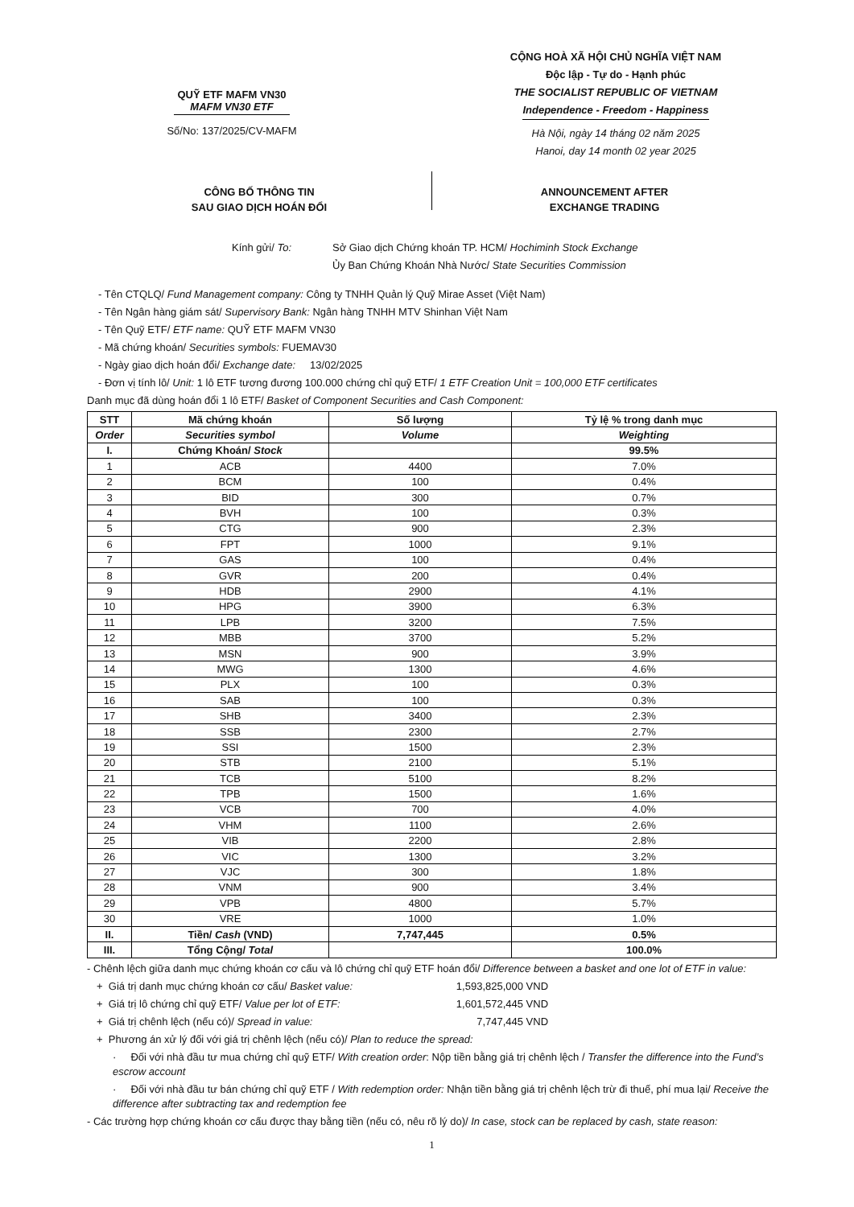QUỸ ETF MAFM VN30
MAFM VN30 ETF
Số/No: 137/2025/CV-MAFM
CỘNG HOÀ XÃ HỘI CHỦ NGHĨA VIỆT NAM
Độc lập - Tự do - Hạnh phúc
THE SOCIALIST REPUBLIC OF VIETNAM
Independence - Freedom - Happiness
Hà Nội, ngày 14 tháng 02 năm 2025
Hanoi, day 14 month 02 year 2025
CÔNG BỐ THÔNG TIN
SAU GIAO DỊCH HOÁN ĐỔI
ANNOUNCEMENT AFTER
EXCHANGE TRADING
Kính gửi/ To: Sở Giao dịch Chứng khoán TP. HCM/ Hochiminh Stock Exchange
Ủy Ban Chứng Khoán Nhà Nước/ State Securities Commission
- Tên CTQLQ/ Fund Management company: Công ty TNHH Quản lý Quỹ Mirae Asset (Việt Nam)
- Tên Ngân hàng giám sát/ Supervisory Bank: Ngân hàng TNHH MTV Shinhan Việt Nam
- Tên Quỹ ETF/ ETF name: QUỸ ETF MAFM VN30
- Mã chứng khoán/ Securities symbols: FUEMAV30
- Ngày giao dịch hoán đổi/ Exchange date: 13/02/2025
- Đơn vị tính lô/ Unit: 1 lô ETF tương đương 100.000 chứng chỉ quỹ ETF/ 1 ETF Creation Unit = 100,000 ETF certificates
Danh mục đã dùng hoán đổi 1 lô ETF/ Basket of Component Securities and Cash Component:
| STT | Mã chứng khoán | Số lượng | Tỷ lệ % trong danh mục |
| --- | --- | --- | --- |
| Order | Securities symbol | Volume | Weighting |
| I. | Chứng Khoán/ Stock | | 99.5% |
| 1 | ACB | 4400 | 7.0% |
| 2 | BCM | 100 | 0.4% |
| 3 | BID | 300 | 0.7% |
| 4 | BVH | 100 | 0.3% |
| 5 | CTG | 900 | 2.3% |
| 6 | FPT | 1000 | 9.1% |
| 7 | GAS | 100 | 0.4% |
| 8 | GVR | 200 | 0.4% |
| 9 | HDB | 2900 | 4.1% |
| 10 | HPG | 3900 | 6.3% |
| 11 | LPB | 3200 | 7.5% |
| 12 | MBB | 3700 | 5.2% |
| 13 | MSN | 900 | 3.9% |
| 14 | MWG | 1300 | 4.6% |
| 15 | PLX | 100 | 0.3% |
| 16 | SAB | 100 | 0.3% |
| 17 | SHB | 3400 | 2.3% |
| 18 | SSB | 2300 | 2.7% |
| 19 | SSI | 1500 | 2.3% |
| 20 | STB | 2100 | 5.1% |
| 21 | TCB | 5100 | 8.2% |
| 22 | TPB | 1500 | 1.6% |
| 23 | VCB | 700 | 4.0% |
| 24 | VHM | 1100 | 2.6% |
| 25 | VIB | 2200 | 2.8% |
| 26 | VIC | 1300 | 3.2% |
| 27 | VJC | 300 | 1.8% |
| 28 | VNM | 900 | 3.4% |
| 29 | VPB | 4800 | 5.7% |
| 30 | VRE | 1000 | 1.0% |
| II. | Tiền/ Cash (VND) | 7,747,445 | 0.5% |
| III. | Tổng Cộng/ Total | | 100.0% |
- Chênh lệch giữa danh mục chứng khoán cơ cấu và lô chứng chỉ quỹ ETF hoán đổi/ Difference between a basket and one lot of ETF in value:
+ Giá trị danh mục chứng khoán cơ cấu/ Basket value: 1,593,825,000 VND
+ Giá trị lô chứng chỉ quỹ ETF/ Value per lot of ETF:
1,601,572,445 VND
+ Giá trị chênh lệch (nếu có)/ Spread in value: 7,747,445 VND
+ Phương án xử lý đối với giá trị chênh lệch (nếu có)/ Plan to reduce the spread:
· Đối với nhà đầu tư mua chứng chỉ quỹ ETF/ With creation order: Nộp tiền bằng giá trị chênh lệch / Transfer the difference into the Fund’s escrow account
· Đối với nhà đầu tư bán chứng chỉ quỹ ETF / With redemption order: Nhận tiền bằng giá trị chênh lệch trừ đi thuế, phí mua lại/ Receive the difference after subtracting tax and redemption fee
- Các trường hợp chứng khoán cơ cấu được thay bằng tiền (nếu có, nêu rõ lý do)/ In case, stock can be replaced by cash, state reason:
1